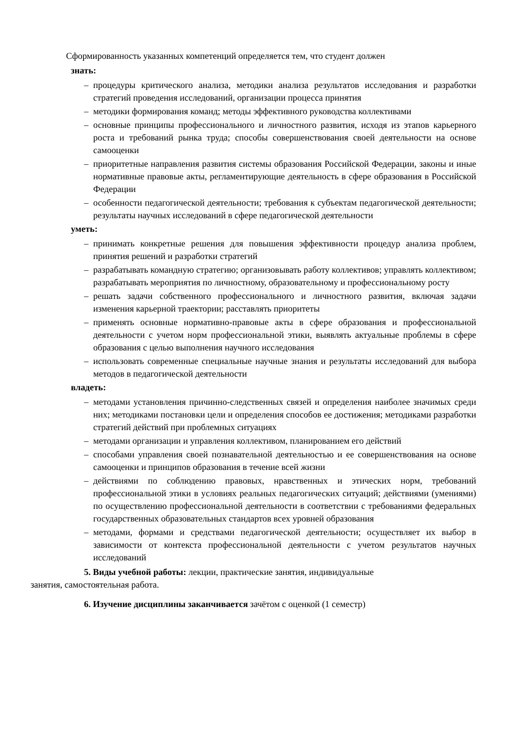Сформированность указанных компетенций определяется тем, что студент должен
знать:
– процедуры критического анализа, методики анализа результатов исследования и разработки стратегий проведения исследований, организации процесса принятия
– методики формирования команд; методы эффективного руководства коллективами
– основные принципы профессионального и личностного развития, исходя из этапов карьерного роста и требований рынка труда; способы совершенствования своей деятельности на основе самооценки
– приоритетные направления развития системы образования Российской Федерации, законы и иные нормативные правовые акты, регламентирующие деятельность в сфере образования в Российской Федерации
– особенности педагогической деятельности; требования к субъектам педагогической деятельности; результаты научных исследований в сфере педагогической деятельности
уметь:
– принимать конкретные решения для повышения эффективности процедур анализа проблем, принятия решений и разработки стратегий
– разрабатывать командную стратегию; организовывать работу коллективов; управлять коллективом; разрабатывать мероприятия по личностному, образовательному и профессиональному росту
– решать задачи собственного профессионального и личностного развития, включая задачи изменения карьерной траектории; расставлять приоритеты
– применять основные нормативно-правовые акты в сфере образования и профессиональной деятельности с учетом норм профессиональной этики, выявлять актуальные проблемы в сфере образования с целью выполнения научного исследования
– использовать современные специальные научные знания и результаты исследований для выбора методов в педагогической деятельности
владеть:
– методами установления причинно-следственных связей и определения наиболее значимых среди них; методиками постановки цели и определения способов ее достижения; методиками разработки стратегий действий при проблемных ситуациях
– методами организации и управления коллективом, планированием его действий
– способами управления своей познавательной деятельностью и ее совершенствования на основе самооценки и принципов образования в течение всей жизни
– действиями по соблюдению правовых, нравственных и этических норм, требований профессиональной этики в условиях реальных педагогических ситуаций; действиями (умениями) по осуществлению профессиональной деятельности в соответствии с требованиями федеральных государственных образовательных стандартов всех уровней образования
– методами, формами и средствами педагогической деятельности; осуществляет их выбор в зависимости от контекста профессиональной деятельности с учетом результатов научных исследований
5. Виды учебной работы: лекции, практические занятия, индивидуальные
занятия, самостоятельная работа.
6. Изучение дисциплины заканчивается зачётом с оценкой (1 семестр)